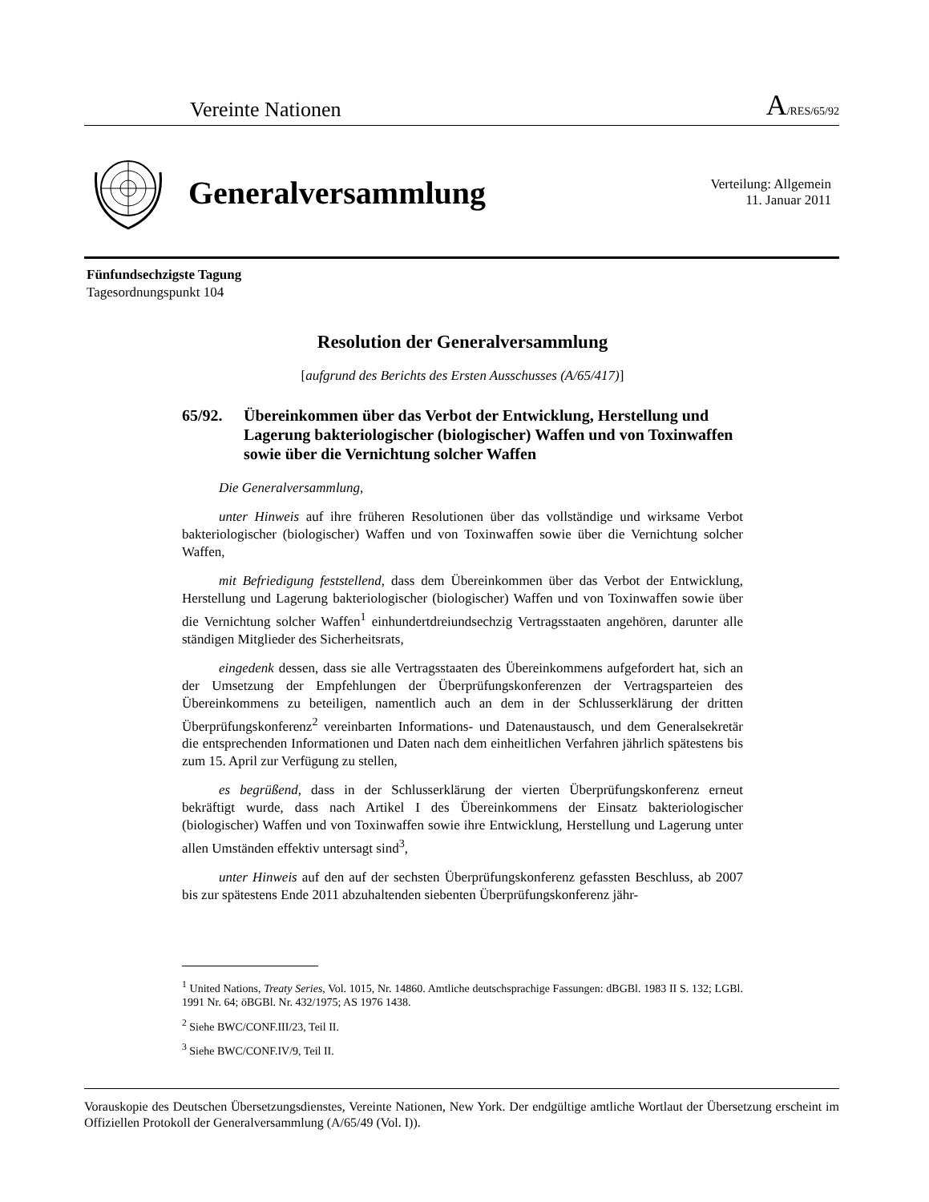Vereinte Nationen
A/RES/65/92
Generalversammlung
Verteilung: Allgemein
11. Januar 2011
Fünfundsechzigste Tagung
Tagesordnungspunkt 104
Resolution der Generalversammlung
[aufgrund des Berichts des Ersten Ausschusses (A/65/417)]
65/92. Übereinkommen über das Verbot der Entwicklung, Herstellung und Lagerung bakteriologischer (biologischer) Waffen und von Toxinwaffen sowie über die Vernichtung solcher Waffen
Die Generalversammlung,
unter Hinweis auf ihre früheren Resolutionen über das vollständige und wirksame Verbot bakteriologischer (biologischer) Waffen und von Toxinwaffen sowie über die Vernichtung solcher Waffen,
mit Befriedigung feststellend, dass dem Übereinkommen über das Verbot der Entwicklung, Herstellung und Lagerung bakteriologischer (biologischer) Waffen und von Toxinwaffen sowie über die Vernichtung solcher Waffen<sup>1</sup> einhundertdreiundsechzig Vertragsstaaten angehören, darunter alle ständigen Mitglieder des Sicherheitsrats,
eingedenk dessen, dass sie alle Vertragsstaaten des Übereinkommens aufgefordert hat, sich an der Umsetzung der Empfehlungen der Überprüfungskonferenzen der Vertragsparteien des Übereinkommens zu beteiligen, namentlich auch an dem in der Schlusserklärung der dritten Überprüfungskonferenz<sup>2</sup> vereinbarten Informations- und Datenaustausch, und dem Generalsekretär die entsprechenden Informationen und Daten nach dem einheitlichen Verfahren jährlich spätestens bis zum 15. April zur Verfügung zu stellen,
es begrüßend, dass in der Schlusserklärung der vierten Überprüfungskonferenz erneut bekräftigt wurde, dass nach Artikel I des Übereinkommens der Einsatz bakteriologischer (biologischer) Waffen und von Toxinwaffen sowie ihre Entwicklung, Herstellung und Lagerung unter allen Umständen effektiv untersagt sind<sup>3</sup>,
unter Hinweis auf den auf der sechsten Überprüfungskonferenz gefassten Beschluss, ab 2007 bis zur spätestens Ende 2011 abzuhaltenden siebenten Überprüfungskonferenz jähr-
<sup>1</sup> United Nations, Treaty Series, Vol. 1015, Nr. 14860. Amtliche deutschsprachige Fassungen: dBGBl. 1983 II S. 132; LGBl. 1991 Nr. 64; öBGBl. Nr. 432/1975; AS 1976 1438.
<sup>2</sup> Siehe BWC/CONF.III/23, Teil II.
<sup>3</sup> Siehe BWC/CONF.IV/9, Teil II.
Vorauskopie des Deutschen Übersetzungsdienstes, Vereinte Nationen, New York. Der endgültige amtliche Wortlaut der Übersetzung erscheint im Offiziellen Protokoll der Generalversammlung (A/65/49 (Vol. I)).